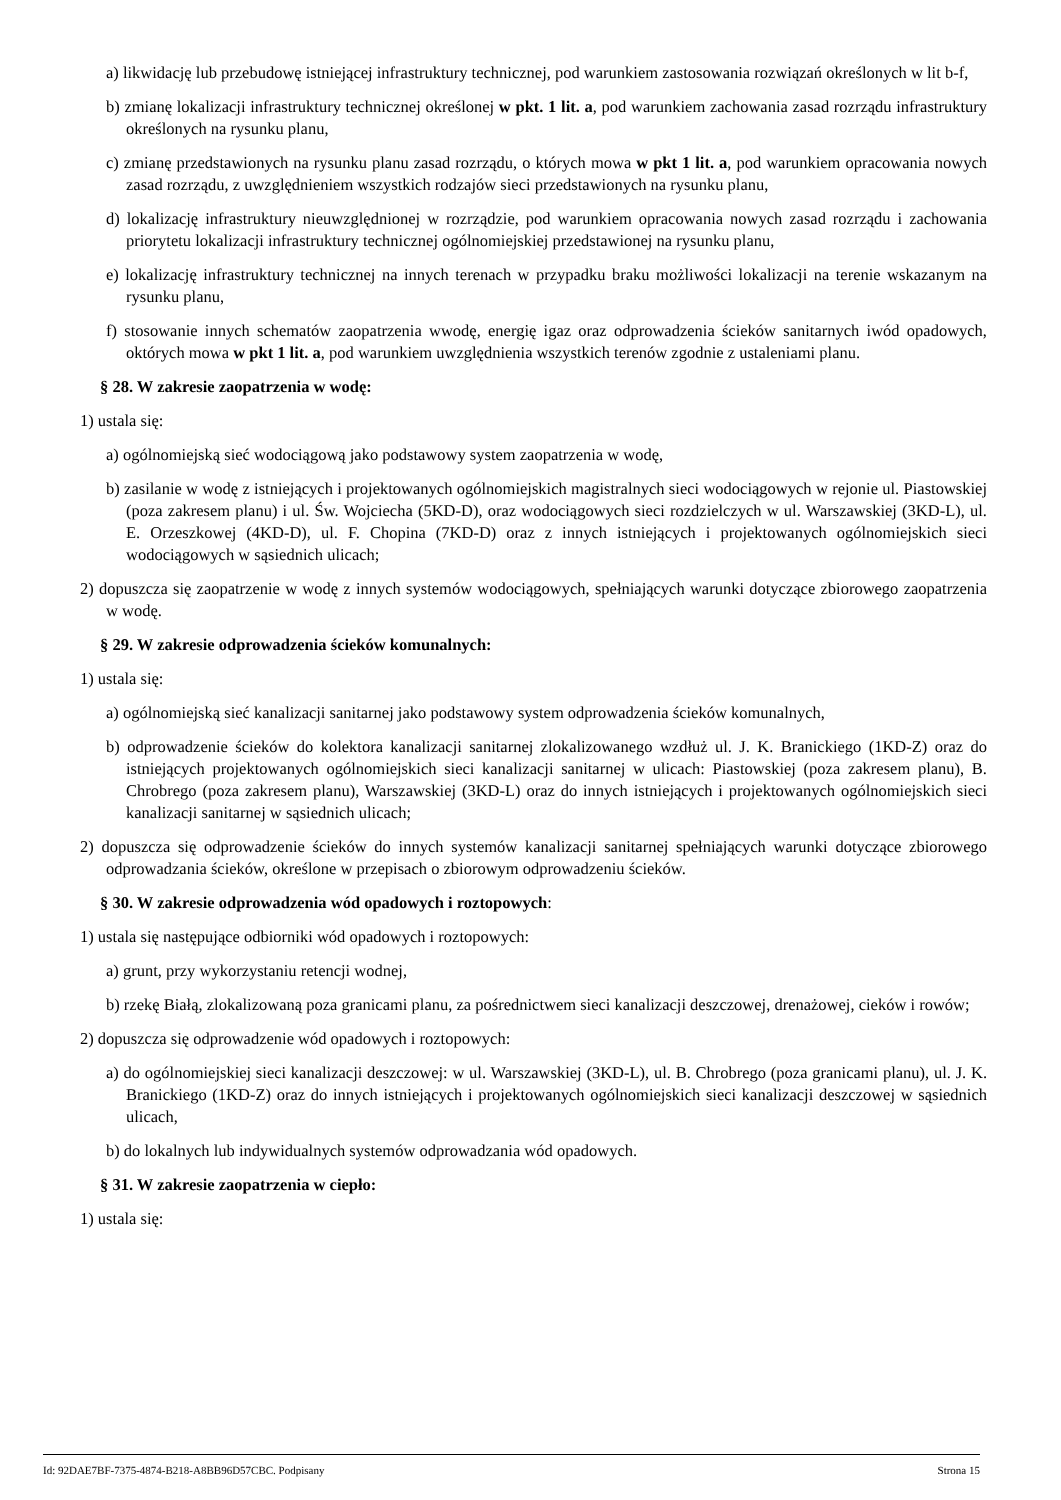a) likwidację lub przebudowę istniejącej infrastruktury technicznej, pod warunkiem zastosowania rozwiązań określonych w lit b-f,
b) zmianę lokalizacji infrastruktury technicznej określonej w pkt. 1 lit. a, pod warunkiem zachowania zasad rozrządu infrastruktury określonych na rysunku planu,
c) zmianę przedstawionych na rysunku planu zasad rozrządu, o których mowa w pkt 1 lit. a, pod warunkiem opracowania nowych zasad rozrządu, z uwzględnieniem wszystkich rodzajów sieci przedstawionych na rysunku planu,
d) lokalizację infrastruktury nieuwzględnionej w rozrządzie, pod warunkiem opracowania nowych zasad rozrządu i zachowania priorytetu lokalizacji infrastruktury technicznej ogólnomiejskiej przedstawionej na rysunku planu,
e) lokalizację infrastruktury technicznej na innych terenach w przypadku braku możliwości lokalizacji na terenie wskazanym na rysunku planu,
f) stosowanie innych schematów zaopatrzenia wwodę, energię igaz oraz odprowadzenia ścieków sanitarnych iwód opadowych, októrych mowa w pkt 1 lit. a, pod warunkiem uwzględnienia wszystkich terenów zgodnie z ustaleniami planu.
§ 28. W zakresie zaopatrzenia w wodę:
1) ustala się:
a) ogólnomiejską sieć wodociągową jako podstawowy system zaopatrzenia w wodę,
b) zasilanie w wodę z istniejących i projektowanych ogólnomiejskich magistralnych sieci wodociągowych w rejonie ul. Piastowskiej (poza zakresem planu) i ul. Św. Wojciecha (5KD-D), oraz wodociągowych sieci rozdzielczych w ul. Warszawskiej (3KD-L), ul. E. Orzeszkowej (4KD-D), ul. F. Chopina (7KD-D) oraz z innych istniejących i projektowanych ogólnomiejskich sieci wodociągowych w sąsiednich ulicach;
2) dopuszcza się zaopatrzenie w wodę z innych systemów wodociągowych, spełniających warunki dotyczące zbiorowego zaopatrzenia w wodę.
§ 29. W zakresie odprowadzenia ścieków komunalnych:
1) ustala się:
a) ogólnomiejską sieć kanalizacji sanitarnej jako podstawowy system odprowadzenia ścieków komunalnych,
b) odprowadzenie ścieków do kolektora kanalizacji sanitarnej zlokalizowanego wzdłuż ul. J. K. Branickiego (1KD-Z) oraz do istniejących projektowanych ogólnomiejskich sieci kanalizacji sanitarnej w ulicach: Piastowskiej (poza zakresem planu), B. Chrobrego (poza zakresem planu), Warszawskiej (3KD-L) oraz do innych istniejących i projektowanych ogólnomiejskich sieci kanalizacji sanitarnej w sąsiednich ulicach;
2) dopuszcza się odprowadzenie ścieków do innych systemów kanalizacji sanitarnej spełniających warunki dotyczące zbiorowego odprowadzania ścieków, określone w przepisach o zbiorowym odprowadzeniu ścieków.
§ 30. W zakresie odprowadzenia wód opadowych i roztopowych:
1) ustala się następujące odbiorniki wód opadowych i roztopowych:
a) grunt, przy wykorzystaniu retencji wodnej,
b) rzekę Białą, zlokalizowaną poza granicami planu, za pośrednictwem sieci kanalizacji deszczowej, drenażowej, cieków i rowów;
2) dopuszcza się odprowadzenie wód opadowych i roztopowych:
a) do ogólnomiejskiej sieci kanalizacji deszczowej: w ul. Warszawskiej (3KD-L), ul. B. Chrobrego (poza granicami planu), ul. J. K. Branickiego (1KD-Z) oraz do innych istniejących i projektowanych ogólnomiejskich sieci kanalizacji deszczowej w sąsiednich ulicach,
b) do lokalnych lub indywidualnych systemów odprowadzania wód opadowych.
§ 31. W zakresie zaopatrzenia w ciepło:
1) ustala się:
Id: 92DAE7BF-7375-4874-B218-A8BB96D57CBC. Podpisany Strona 15